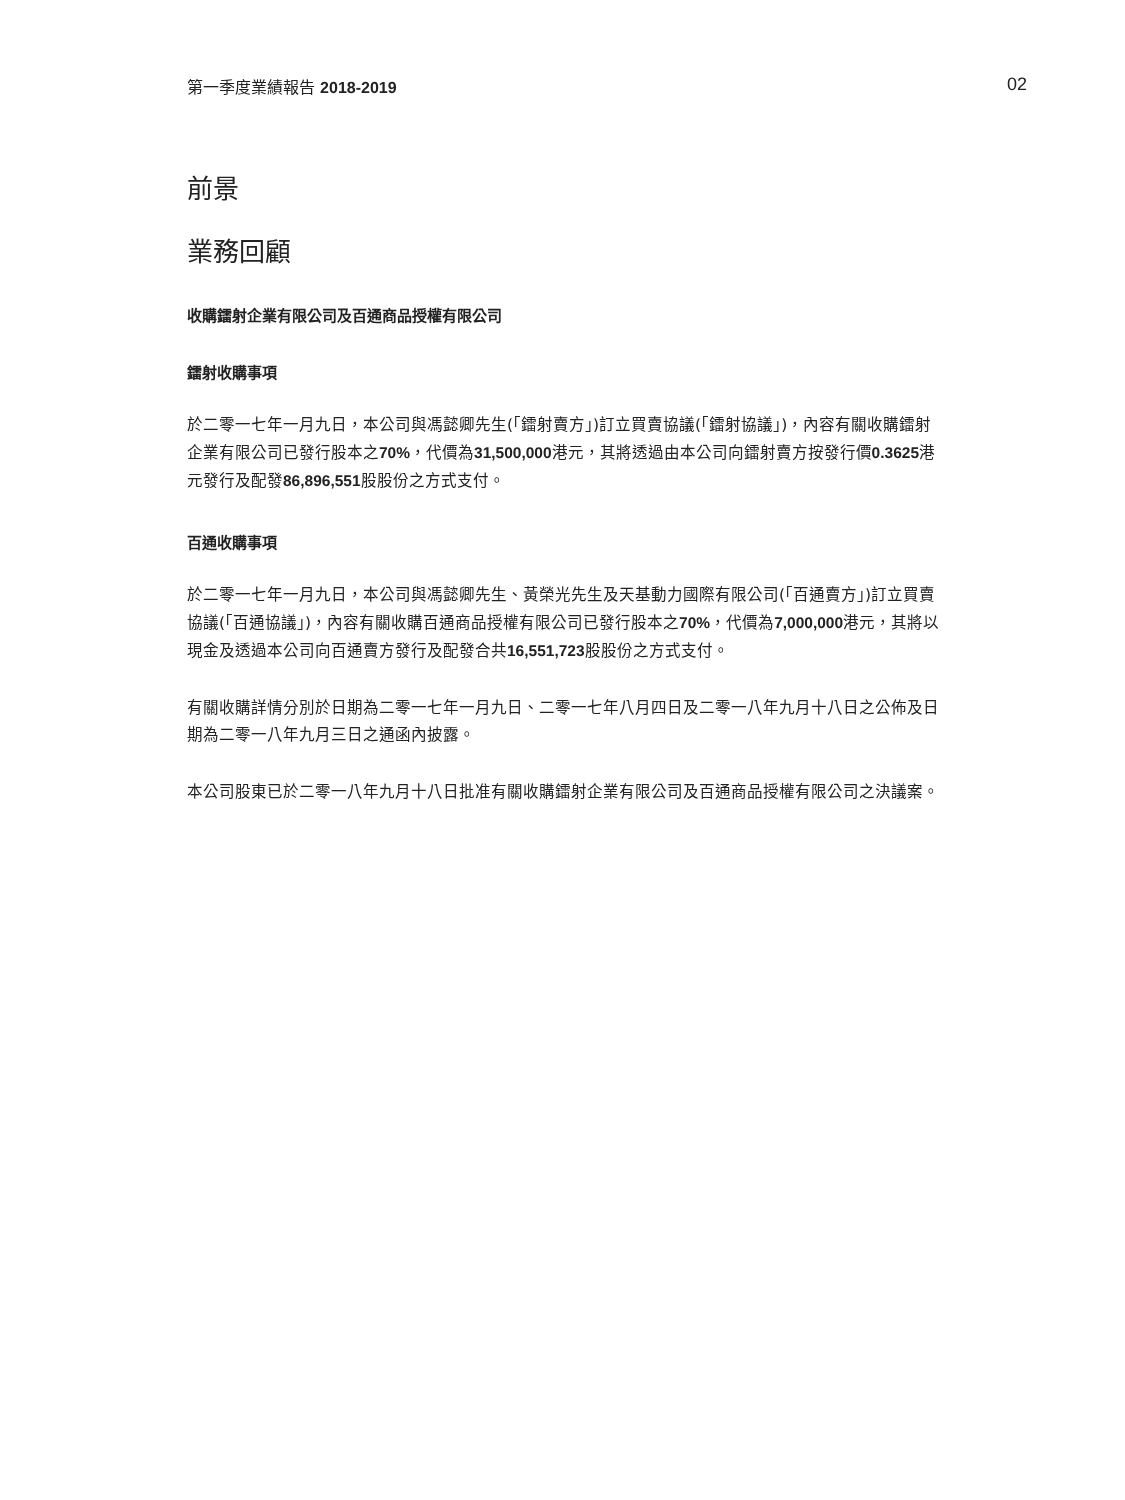第一季度業績報告 2018-2019 02
前景
業務回顧
收購鐳射企業有限公司及百通商品授權有限公司
鐳射收購事項
於二零一七年一月九日，本公司與馮懿卿先生(「鐳射賣方」)訂立買賣協議(「鐳射協議」)，內容有關收購鐳射企業有限公司已發行股本之70%，代價為31,500,000港元，其將透過由本公司向鐳射賣方按發行價0.3625港元發行及配發86,896,551股股份之方式支付。
百通收購事項
於二零一七年一月九日，本公司與馮懿卿先生、黃榮光先生及天基動力國際有限公司(「百通賣方」)訂立買賣協議(「百通協議」)，內容有關收購百通商品授權有限公司已發行股本之70%，代價為7,000,000港元，其將以現金及透過本公司向百通賣方發行及配發合共16,551,723股股份之方式支付。
有關收購詳情分別於日期為二零一七年一月九日、二零一七年八月四日及二零一八年九月十八日之公佈及日期為二零一八年九月三日之通函內披露。
本公司股東已於二零一八年九月十八日批准有關收購鐳射企業有限公司及百通商品授權有限公司之決議案。